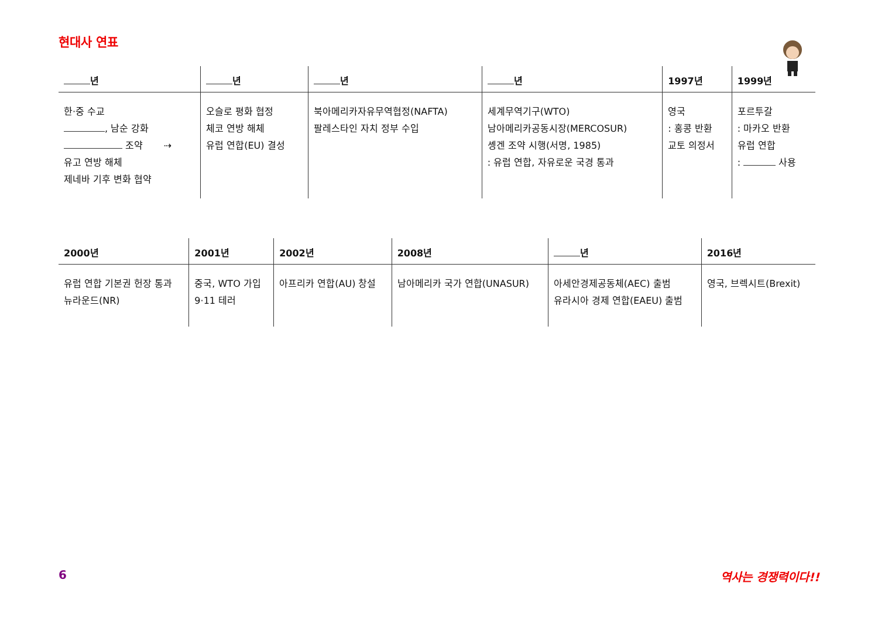현대사 연표
| 년 | 년 | 년 | 년 | 1997년 | 1999년 |
| --- | --- | --- | --- | --- | --- |
| 한·중 수교 , 남순 강화 조약 ⇢ 유고 연방 해체 제네바 기후 변화 협약 | 오슬로 평화 협정 체코 연방 해체 유럽 연합(EU) 결성 | 북아메리카자유무역협정(NAFTA) 팔레스타인 자치 정부 수입 | 세계무역기구(WTO) 남아메리카공동시장(MERCOSUR) 솅겐 조약 시행(서명, 1985) : 유럽 연합, 자유로운 국경 통과 | 영국 : 홍콩 반환 교토 의정서 | 포르투갈 : 마카오 반환 유럽 연합 : 사용 |
| 2000년 | 2001년 | 2002년 | 2008년 | 년 | 2016년 |
| --- | --- | --- | --- | --- | --- |
| 유럽 연합 기본권 헌장 통과 뉴라운드(NR) | 중국, WTO 가입 9·11 테러 | 아프리카 연합(AU) 창설 | 남아메리카 국가 연합(UNASUR) | 아세안경제공동체(AEC) 출범 유라시아 경제 연합(EAEU) 출범 | 영국, 브렉시트(Brexit) |
6 역사는 경쟁력이다!!